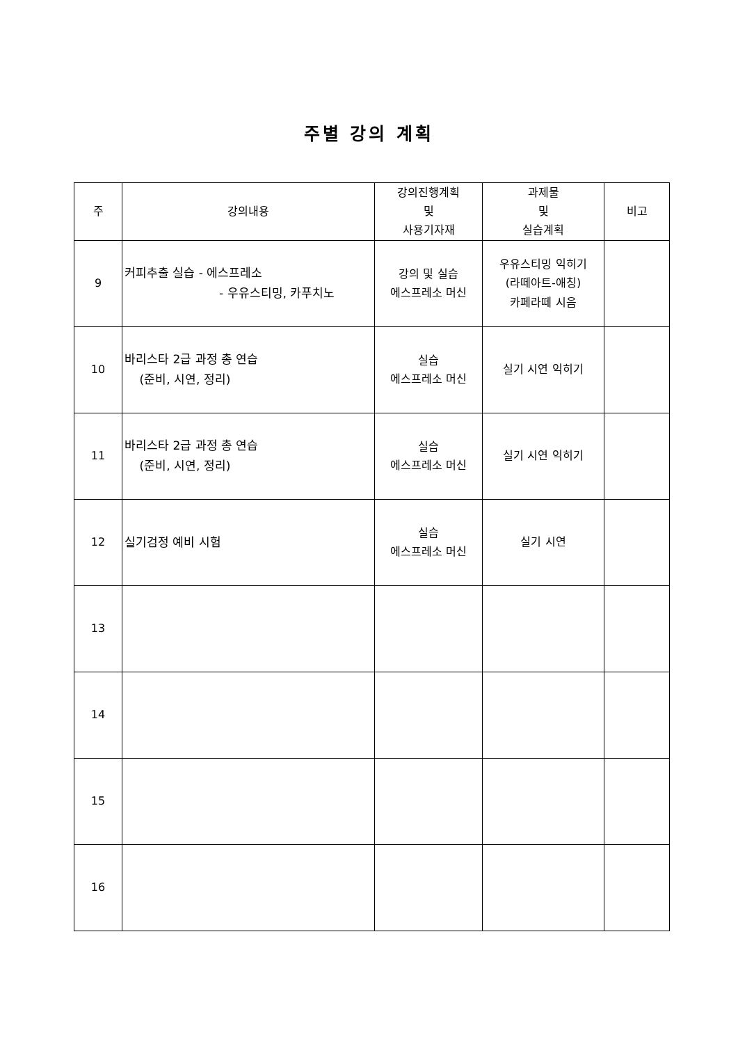주별 강의 계획
| 주 | 강의내용 | 강의진행계획 및 사용기자재 | 과제물 및 실습계획 | 비고 |
| --- | --- | --- | --- | --- |
| 9 | 커피추출 실습 - 에스프레소 - 우유스티밍, 카푸치노 | 강의 및 실습 에스프레소 머신 | 우유스티밍 익히기 (라떼아트-애칭) 카페라떼 시음 | |
| 10 | 바리스타 2급 과정 총 연습 (준비, 시연, 정리) | 실습 에스프레소 머신 | 실기 시연 익히기 | |
| 11 | 바리스타 2급 과정 총 연습 (준비, 시연, 정리) | 실습 에스프레소 머신 | 실기 시연 익히기 | |
| 12 | 실기검정 예비 시험 | 실습 에스프레소 머신 | 실기 시연 | |
| 13 | | | | |
| 14 | | | | |
| 15 | | | | |
| 16 | | | | |